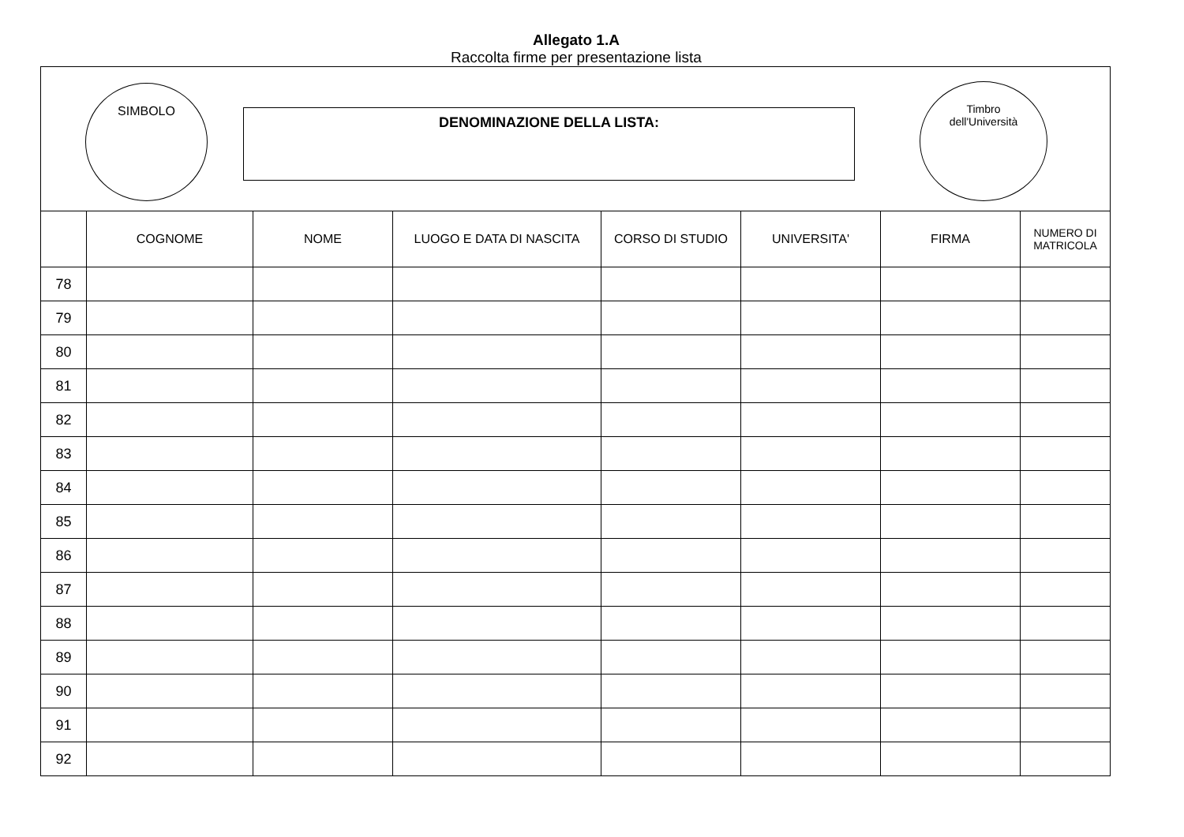Allegato 1.A
Raccolta firme per presentazione lista
SIMBOLO
DENOMINAZIONE DELLA LISTA:
Timbro
dell'Università
| | COGNOME | NOME | LUOGO E DATA DI NASCITA | CORSO DI STUDIO | UNIVERSITA' | FIRMA | NUMERO DI MATRICOLA |
| --- | --- | --- | --- | --- | --- | --- | --- |
| 78 | | | | | | | |
| 79 | | | | | | | |
| 80 | | | | | | | |
| 81 | | | | | | | |
| 82 | | | | | | | |
| 83 | | | | | | | |
| 84 | | | | | | | |
| 85 | | | | | | | |
| 86 | | | | | | | |
| 87 | | | | | | | |
| 88 | | | | | | | |
| 89 | | | | | | | |
| 90 | | | | | | | |
| 91 | | | | | | | |
| 92 | | | | | | | |